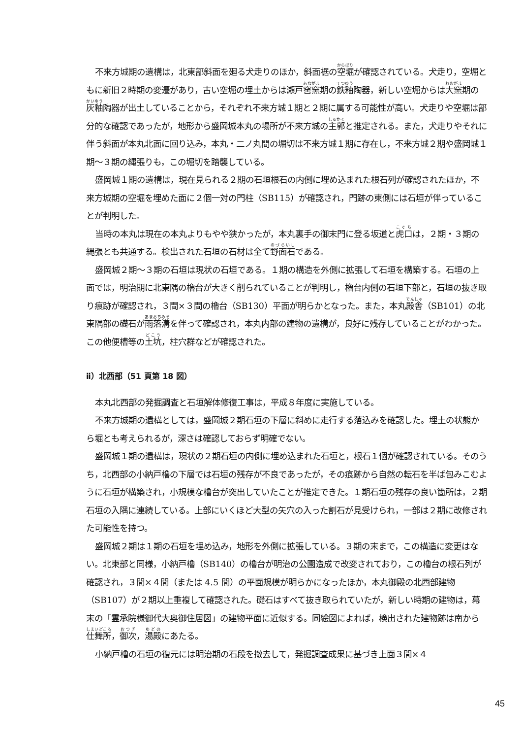不来方城期の遺構は，北東部斜面を廻る犬走りのほか，斜面裾の空堀が確認されている。犬走り，空堀ともに新旧２時期の変遷があり，古い空堀の埋土からは瀬戸窖窯期の鉄釉陶器，新しい空堀からは大窯期の灰釉陶器が出土していることから，それぞれ不来方城１期と２期に属する可能性が高い。犬走りや空堀は部分的な確認であったが，地形から盛岡城本丸の場所が不来方城の主郭と推定される。また，犬走りやそれに伴う斜面が本丸北面に回り込み，本丸・二ノ丸間の堀切は不来方城１期に存在し，不来方城２期や盛岡城１期～３期の縄張りも，この堀切を踏襲している。
盛岡城１期の遺構は，現在見られる２期の石垣根石の内側に埋め込まれた根石列が確認されたほか，不来方城期の空堀を埋めた面に２個一対の門柱（SB115）が確認され，門跡の東側には石垣が伴っていることが判明した。
当時の本丸は現在の本丸よりもやや狭かったが，本丸裏手の御末門に登る坂道と虎口は，２期・３期の縄張とも共通する。検出された石垣の石材は全て野面石である。
盛岡城２期～３期の石垣は現状の石垣である。１期の構造を外側に拡張して石垣を構築する。石垣の上面では，明治期に北東隅の櫓台が大きく削られていることが判明し，櫓台内側の石垣下部と，石垣の抜き取り痕跡が確認され，３間×３間の櫓台（SB130）平面が明らかとなった。また，本丸殿舎（SB101）の北東隅部の礎石が雨落溝を伴って確認され，本丸内部の建物の遺構が，良好に残存していることがわかった。この他便槽等の土坑，柱穴群などが確認された。
ⅱ）北西部（51 頁第 18 図）
本丸北西部の発掘調査と石垣解体修復工事は，平成８年度に実施している。
不来方城期の遺構としては，盛岡城２期石垣の下層に斜めに走行する落込みを確認した。埋土の状態から堀とも考えられるが，深さは確認しておらず明確でない。
盛岡城１期の遺構は，現状の２期石垣の内側に埋め込まれた石垣と，根石１個が確認されている。そのうち，北西部の小納戸櫓の下層では石垣の残存が不良であったが，その痕跡から自然の転石を半ば包みこむように石垣が構築され，小規模な櫓台が突出していたことが推定できた。１期石垣の残存の良い箇所は，２期石垣の入隅に連続している。上部にいくほど大型の矢穴の入った割石が見受けられ，一部は２期に改修された可能性を持つ。
盛岡城２期は１期の石垣を埋め込み，地形を外側に拡張している。３期の末まで，この構造に変更はない。北東部と同様，小納戸櫓（SB140）の櫓台が明治の公園造成で改変されており，この櫓台の根石列が確認され，３間×４間（または 4.5 間）の平面規模が明らかになったほか，本丸御殿の北西部建物（SB107）が２期以上重複して確認された。礎石はすべて抜き取られていたが，新しい時期の建物は，幕末の「霊承院様御代大奥御住居図」の建物平面に近似する。同絵図によれば，検出された建物跡は南から仕舞所，御次，湯殿にあたる。
小納戸櫓の石垣の復元には明治期の石段を撤去して，発掘調査成果に基づき上面３間×４
45